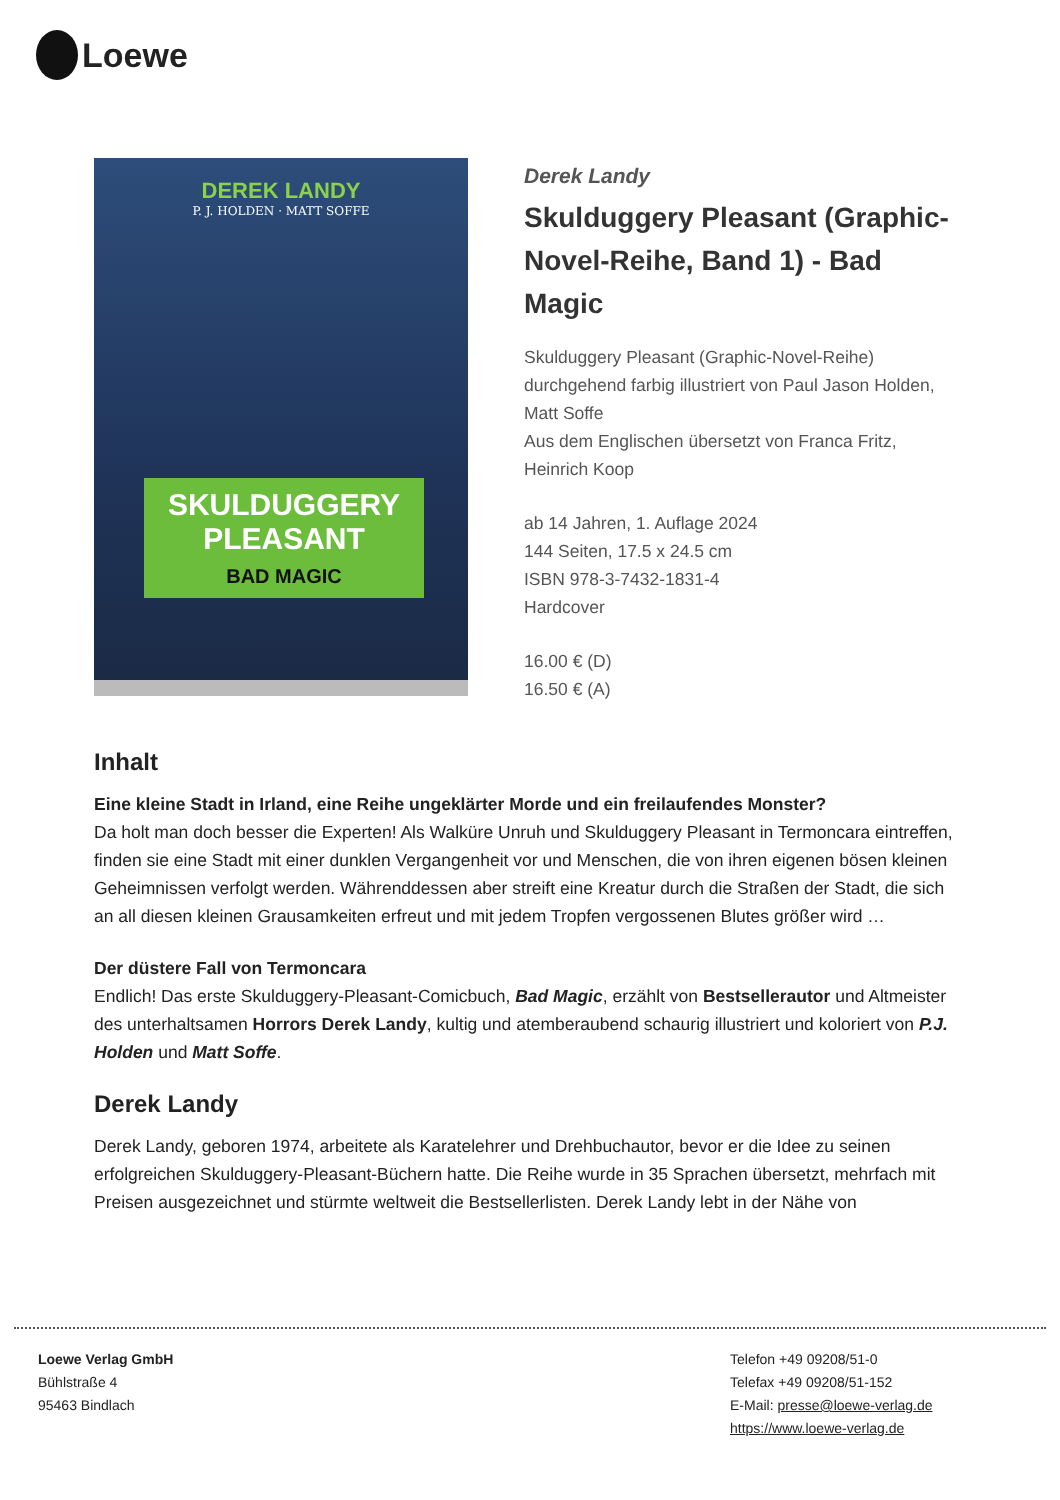Loewe
DEREK LANDY
P. J. HOLDEN · MATT SOFFE
SKULDUGGERY PLEASANT
BAD MAGIC
Derek Landy
Skulduggery Pleasant (Graphic-Novel-Reihe, Band 1) - Bad Magic
Skulduggery Pleasant (Graphic-Novel-Reihe)
durchgehend farbig illustriert von Paul Jason Holden, Matt Soffe
Aus dem Englischen übersetzt von Franca Fritz, Heinrich Koop
ab 14 Jahren, 1. Auflage 2024
144 Seiten, 17.5 x 24.5 cm
ISBN 978-3-7432-1831-4
Hardcover
16.00 € (D)
16.50 € (A)
Inhalt
Eine kleine Stadt in Irland, eine Reihe ungeklärter Morde und ein freilaufendes Monster?
Da holt man doch besser die Experten! Als Walküre Unruh und Skulduggery Pleasant in Termoncara eintreffen, finden sie eine Stadt mit einer dunklen Vergangenheit vor und Menschen, die von ihren eigenen bösen kleinen Geheimnissen verfolgt werden. Währenddessen aber streift eine Kreatur durch die Straßen der Stadt, die sich an all diesen kleinen Grausamkeiten erfreut und mit jedem Tropfen vergossenen Blutes größer wird …
Der düstere Fall von Termoncara
Endlich! Das erste Skulduggery-Pleasant-Comicbuch, Bad Magic, erzählt von Bestsellerautor und Altmeister des unterhaltsamen Horrors Derek Landy, kultig und atemberaubend schaurig illustriert und koloriert von P.J. Holden und Matt Soffe.
Derek Landy
Derek Landy, geboren 1974, arbeitete als Karatelehrer und Drehbuchautor, bevor er die Idee zu seinen erfolgreichen Skulduggery-Pleasant-Büchern hatte. Die Reihe wurde in 35 Sprachen übersetzt, mehrfach mit Preisen ausgezeichnet und stürmte weltweit die Bestsellerlisten. Derek Landy lebt in der Nähe von
Loewe Verlag GmbH
Bühlstraße 4
95463 Bindlach
Telefon +49 09208/51-0
Telefax +49 09208/51-152
E-Mail: presse@loewe-verlag.de
https://www.loewe-verlag.de